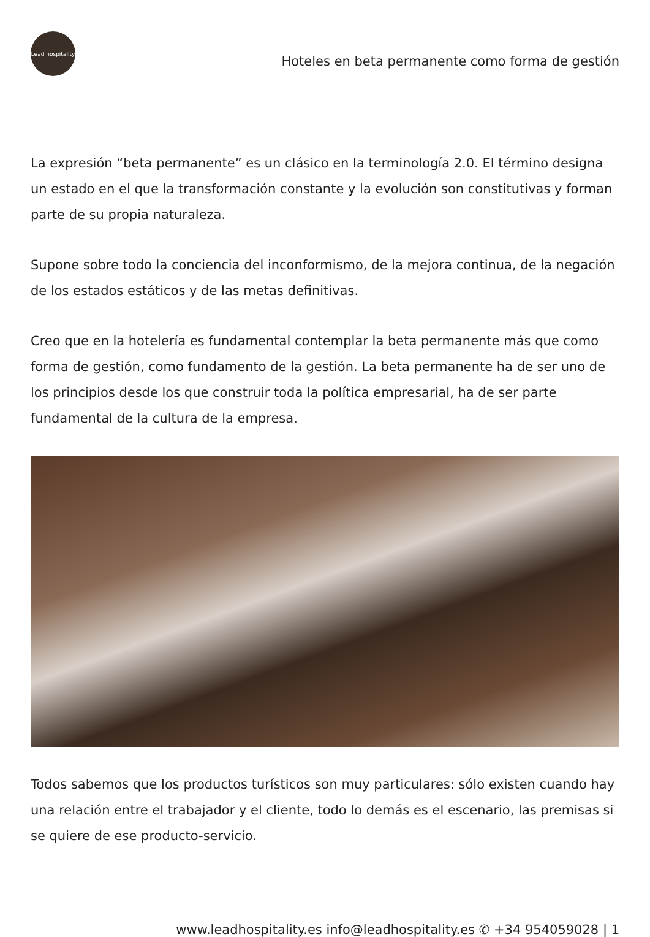Lead hospitality
Hoteles en beta permanente como forma de gestión
La expresión “beta permanente” es un clásico en la terminología 2.0. El término designa un estado en el que la transformación constante y la evolución son constitutivas y forman parte de su propia naturaleza.
Supone sobre todo la conciencia del inconformismo, de la mejora continua, de la negación de los estados estáticos y de las metas definitivas.
Creo que en la hotelería es fundamental contemplar la beta permanente más que como forma de gestión, como fundamento de la gestión. La beta permanente ha de ser uno de los principios desde los que construir toda la política empresarial, ha de ser parte fundamental de la cultura de la empresa.
Todos sabemos que los productos turísticos son muy particulares: sólo existen cuando hay una relación entre el trabajador y el cliente, todo lo demás es el escenario, las premisas si se quiere de ese producto-servicio.
www.leadhospitality.es info@leadhospitality.es ✆ +34 954059028 | 1